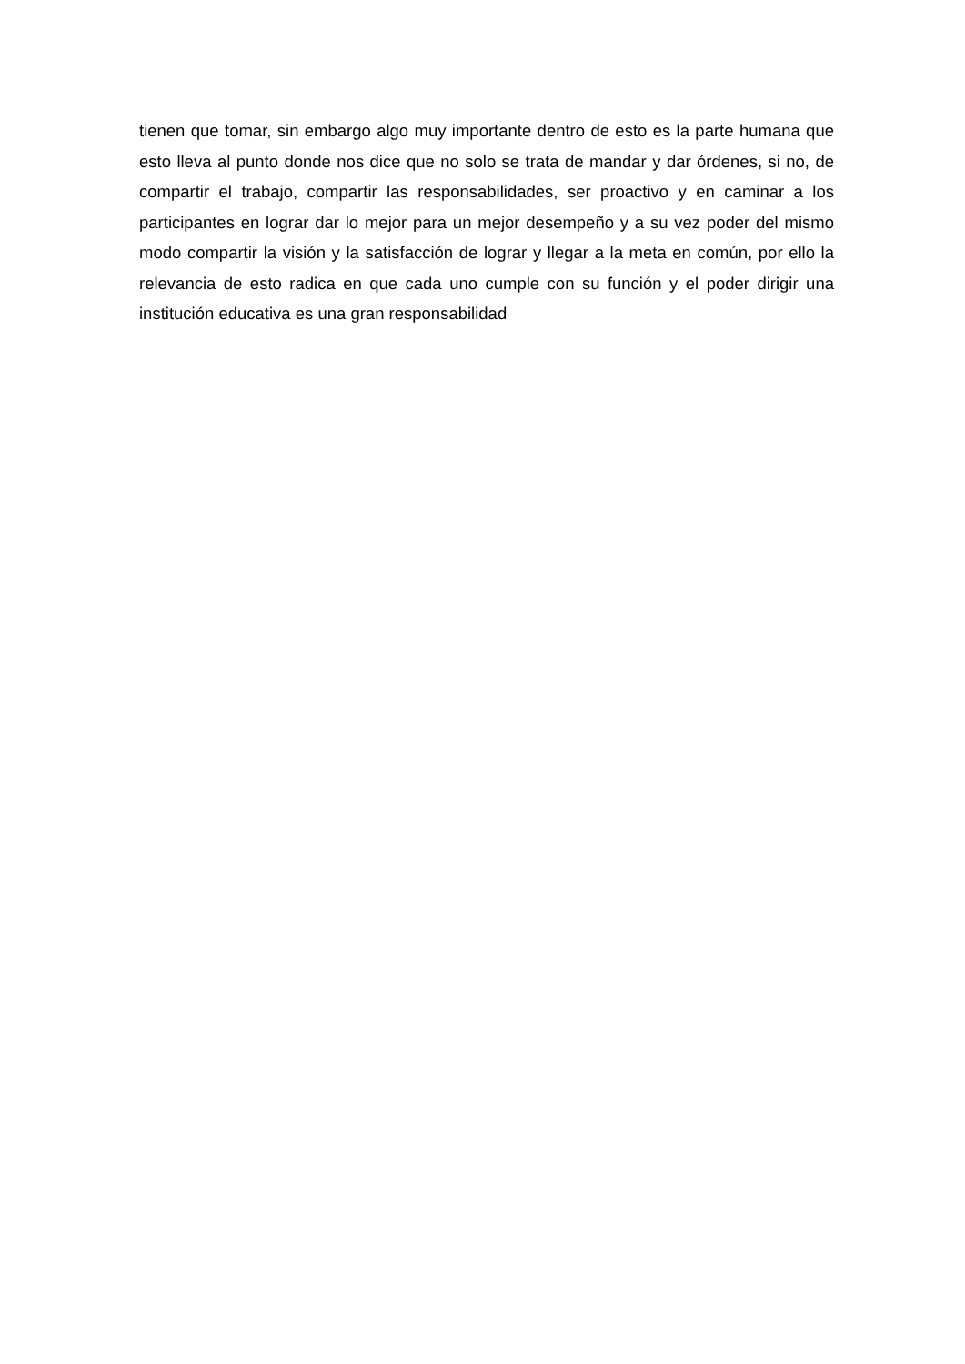tienen que tomar, sin embargo algo muy importante dentro de esto es la parte humana que esto lleva al punto donde nos dice que no solo se trata de mandar y dar órdenes, si no, de compartir el trabajo, compartir las responsabilidades, ser proactivo y en caminar a los participantes en lograr dar lo mejor para un mejor desempeño y a su vez poder del mismo modo compartir la visión y la satisfacción de lograr y llegar a la meta en común, por ello la relevancia de esto radica en que cada uno cumple con su función y el poder dirigir una institución educativa es una gran responsabilidad